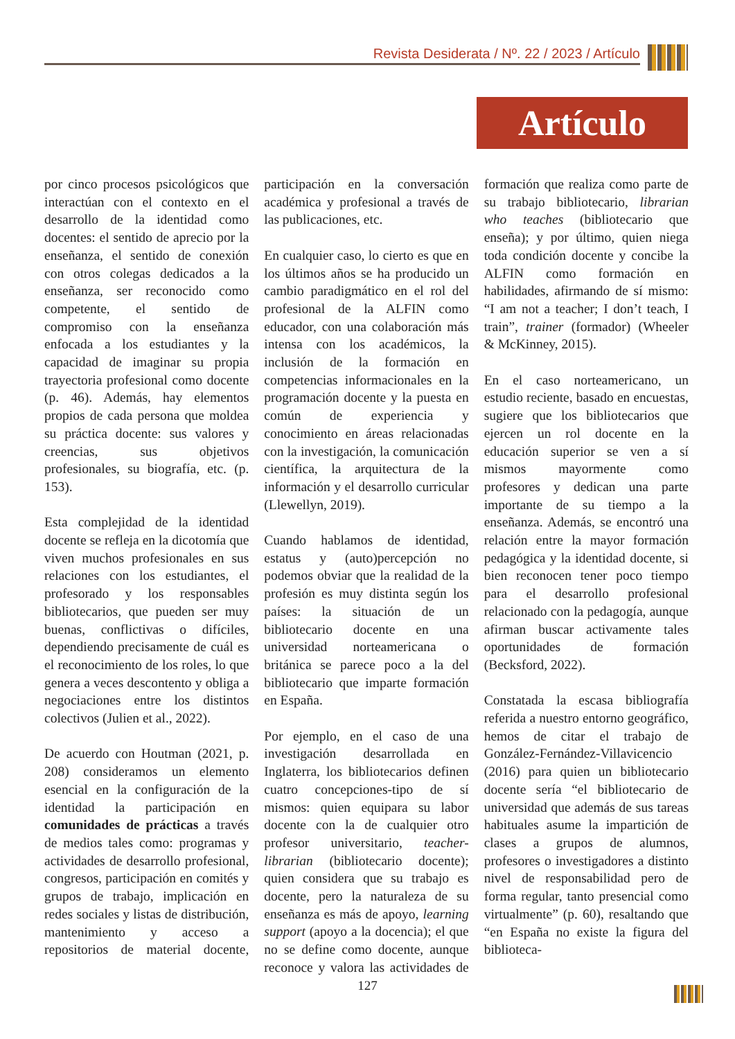Revista Desiderata / Nº. 22 / 2023 / Artículo
Artículo
por cinco procesos psicológicos que interactúan con el contexto en el desarrollo de la identidad como docentes: el sentido de aprecio por la enseñanza, el sentido de conexión con otros colegas dedicados a la enseñanza, ser reconocido como competente, el sentido de compromiso con la enseñanza enfocada a los estudiantes y la capacidad de imaginar su propia trayectoria profesional como docente (p. 46). Además, hay elementos propios de cada persona que moldea su práctica docente: sus valores y creencias, sus objetivos profesionales, su biografía, etc. (p. 153).
Esta complejidad de la identidad docente se refleja en la dicotomía que viven muchos profesionales en sus relaciones con los estudiantes, el profesorado y los responsables bibliotecarios, que pueden ser muy buenas, conflictivas o difíciles, dependiendo precisamente de cuál es el reconocimiento de los roles, lo que genera a veces descontento y obliga a negociaciones entre los distintos colectivos (Julien et al., 2022).
De acuerdo con Houtman (2021, p. 208) consideramos un elemento esencial en la configuración de la identidad la participación en comunidades de prácticas a través de medios tales como: programas y actividades de desarrollo profesional, congresos, participación en comités y grupos de trabajo, implicación en redes sociales y listas de distribución, mantenimiento y acceso a repositorios de material docente, participación en la conversación académica y profesional a través de las publicaciones, etc.
En cualquier caso, lo cierto es que en los últimos años se ha producido un cambio paradigmático en el rol del profesional de la ALFIN como educador, con una colaboración más intensa con los académicos, la inclusión de la formación en competencias informacionales en la programación docente y la puesta en común de experiencia y conocimiento en áreas relacionadas con la investigación, la comunicación científica, la arquitectura de la información y el desarrollo curricular (Llewellyn, 2019).
Cuando hablamos de identidad, estatus y (auto)percepción no podemos obviar que la realidad de la profesión es muy distinta según los países: la situación de un bibliotecario docente en una universidad norteamericana o británica se parece poco a la del bibliotecario que imparte formación en España.
Por ejemplo, en el caso de una investigación desarrollada en Inglaterra, los bibliotecarios definen cuatro concepciones-tipo de sí mismos: quien equipara su labor docente con la de cualquier otro profesor universitario, teacher-librarian (bibliotecario docente); quien considera que su trabajo es docente, pero la naturaleza de su enseñanza es más de apoyo, learning support (apoyo a la docencia); el que no se define como docente, aunque reconoce y valora las actividades de formación que realiza como parte de su trabajo bibliotecario, librarian who teaches (bibliotecario que enseña); y por último, quien niega toda condición docente y concibe la ALFIN como formación en habilidades, afirmando de sí mismo: “I am not a teacher; I don’t teach, I train”, trainer (formador) (Wheeler & McKinney, 2015).
En el caso norteamericano, un estudio reciente, basado en encuestas, sugiere que los bibliotecarios que ejercen un rol docente en la educación superior se ven a sí mismos mayormente como profesores y dedican una parte importante de su tiempo a la enseñanza. Además, se encontró una relación entre la mayor formación pedagógica y la identidad docente, si bien reconocen tener poco tiempo para el desarrollo profesional relacionado con la pedagogía, aunque afirman buscar activamente tales oportunidades de formación (Becksford, 2022).
Constatada la escasa bibliografía referida a nuestro entorno geográfico, hemos de citar el trabajo de González-Fernández-Villavicencio (2016) para quien un bibliotecario docente sería “el bibliotecario de universidad que además de sus tareas habituales asume la impartición de clases a grupos de alumnos, profesores o investigadores a distinto nivel de responsabilidad pero de forma regular, tanto presencial como virtualmente” (p. 60), resaltando que “en España no existe la figura del biblioteca-
127